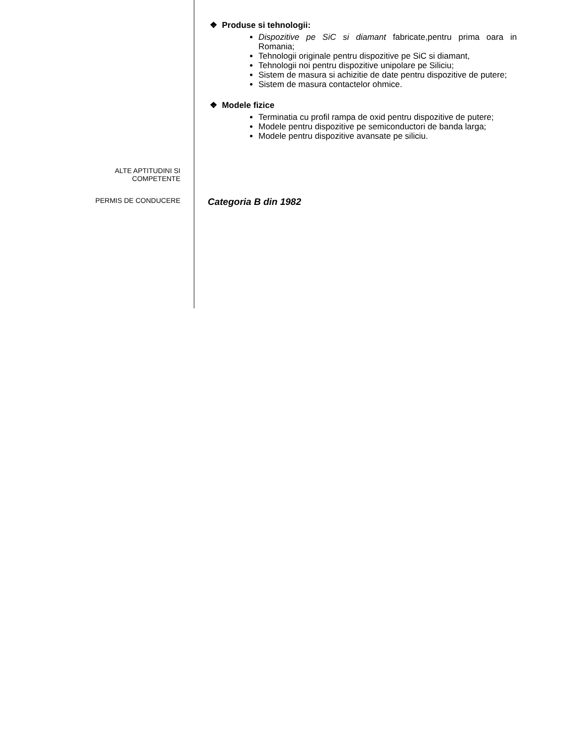❖ Produse si tehnologii:
Dispozitive pe SiC si diamant fabricate,pentru prima oara in Romania;
Tehnologii originale pentru dispozitive pe SiC si diamant,
Tehnologii noi pentru dispozitive unipolare pe Siliciu;
Sistem de masura si achizitie de date pentru dispozitive de putere;
Sistem de masura contactelor ohmice.
❖ Modele fizice
Terminatia cu profil rampa de oxid pentru dispozitive de putere;
Modele pentru dispozitive pe semiconductori de banda larga;
Modele pentru dispozitive avansate pe siliciu.
ALTE APTITUDINI SI
COMPETENTE
PERMIS DE CONDUCERE
Categoria B din 1982